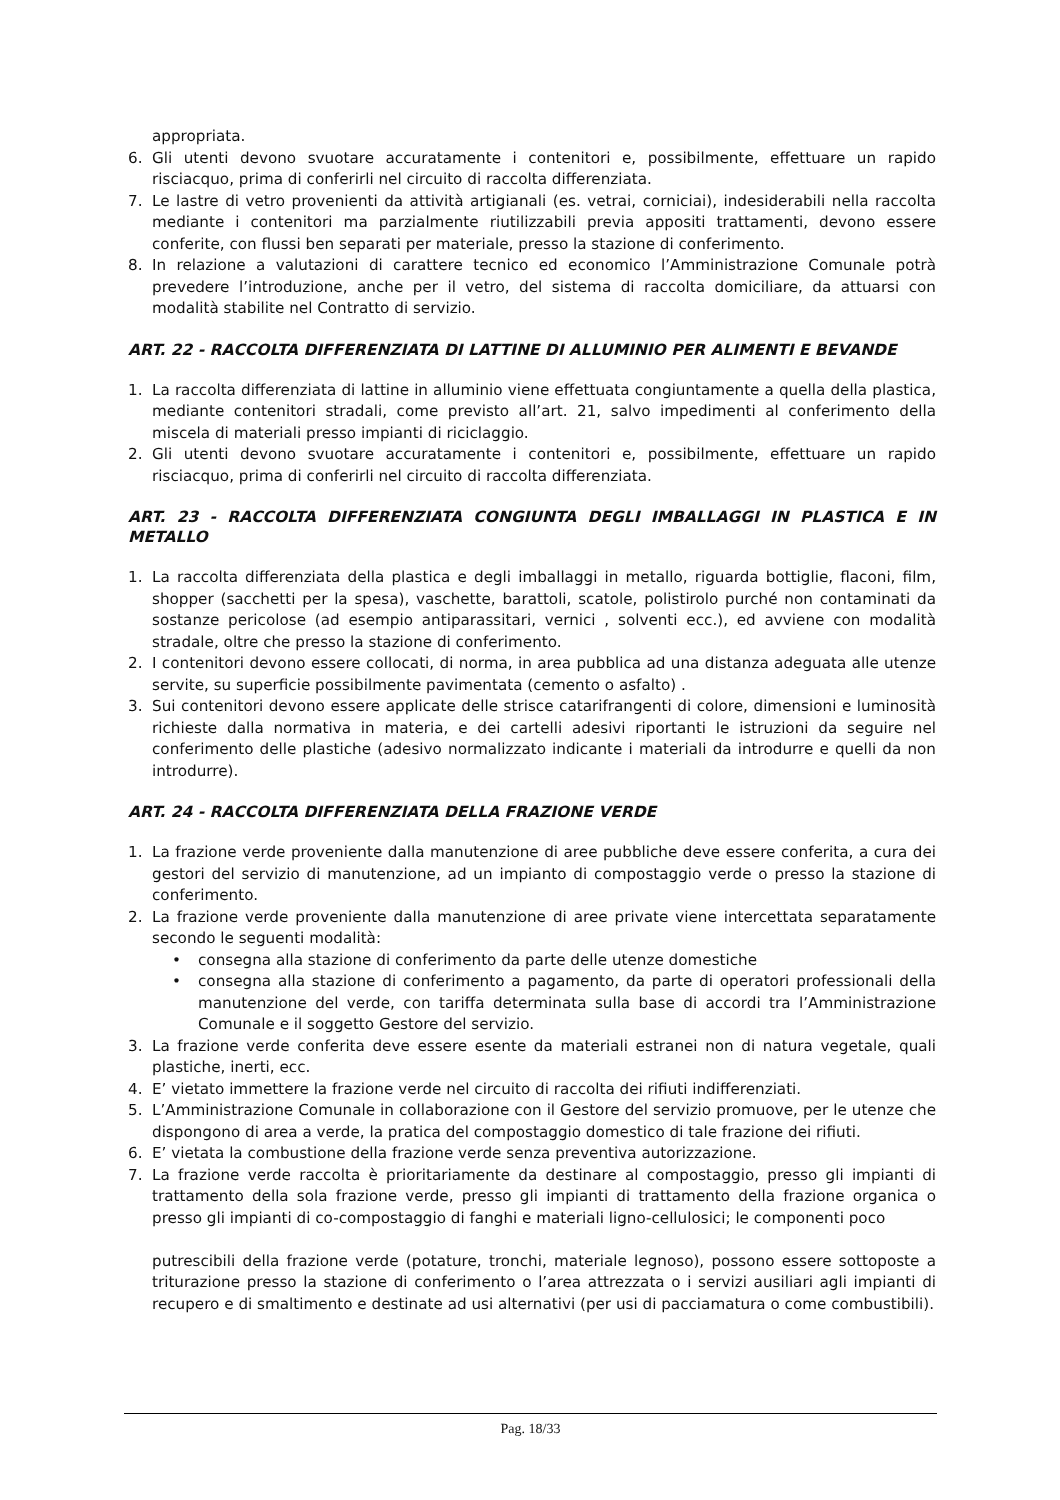appropriata.
6. Gli utenti devono svuotare accuratamente i contenitori e, possibilmente, effettuare un rapido risciacquo, prima di conferirli nel circuito di raccolta differenziata.
7. Le lastre di vetro provenienti da attività artigianali (es. vetrai, corniciai), indesiderabili nella raccolta mediante i contenitori ma parzialmente riutilizzabili previa appositi trattamenti, devono essere conferite, con flussi ben separati per materiale, presso la stazione di conferimento.
8. In relazione a valutazioni di carattere tecnico ed economico l’Amministrazione Comunale potrà prevedere l’introduzione, anche per il vetro, del sistema di raccolta domiciliare, da attuarsi con modalità stabilite nel Contratto di servizio.
ART. 22 - RACCOLTA DIFFERENZIATA DI LATTINE DI ALLUMINIO PER ALIMENTI E BEVANDE
1. La raccolta differenziata di lattine in alluminio viene effettuata congiuntamente a quella della plastica, mediante contenitori stradali, come previsto all’art. 21, salvo impedimenti al conferimento della miscela di materiali presso impianti di riciclaggio.
2. Gli utenti devono svuotare accuratamente i contenitori e, possibilmente, effettuare un rapido risciacquo, prima di conferirli nel circuito di raccolta differenziata.
ART. 23 - RACCOLTA DIFFERENZIATA CONGIUNTA DEGLI IMBALLAGGI IN PLASTICA E IN METALLO
1. La raccolta differenziata della plastica e degli imballaggi in metallo, riguarda bottiglie, flaconi, film, shopper (sacchetti per la spesa), vaschette, barattoli, scatole, polistirolo purché non contaminati da sostanze pericolose (ad esempio antiparassitari, vernici , solventi ecc.), ed avviene con modalità stradale, oltre che presso la stazione di conferimento.
2. I contenitori devono essere collocati, di norma, in area pubblica ad una distanza adeguata alle utenze servite, su superficie possibilmente pavimentata (cemento o asfalto) .
3. Sui contenitori devono essere applicate delle strisce catarifrangenti di colore, dimensioni e luminosità richieste dalla normativa in materia, e dei cartelli adesivi riportanti le istruzioni da seguire nel conferimento delle plastiche (adesivo normalizzato indicante i materiali da introdurre e quelli da non introdurre).
ART. 24 - RACCOLTA DIFFERENZIATA DELLA FRAZIONE VERDE
1. La frazione verde proveniente dalla manutenzione di aree pubbliche deve essere conferita, a cura dei gestori del servizio di manutenzione, ad un impianto di compostaggio verde o presso la stazione di conferimento.
2. La frazione verde proveniente dalla manutenzione di aree private viene intercettata separatamente secondo le seguenti modalità:
• consegna alla stazione di conferimento da parte delle utenze domestiche
• consegna alla stazione di conferimento a pagamento, da parte di operatori professionali della manutenzione del verde, con tariffa determinata sulla base di accordi tra l’Amministrazione Comunale e il soggetto Gestore del servizio.
3. La frazione verde conferita deve essere esente da materiali estranei non di natura vegetale, quali plastiche, inerti, ecc.
4. E’ vietato immettere la frazione verde nel circuito di raccolta dei rifiuti indifferenziati.
5. L’Amministrazione Comunale in collaborazione con il Gestore del servizio promuove, per le utenze che dispongono di area a verde, la pratica del compostaggio domestico di tale frazione dei rifiuti.
6. E’ vietata la combustione della frazione verde senza preventiva autorizzazione.
7. La frazione verde raccolta è prioritariamente da destinare al compostaggio, presso gli impianti di trattamento della sola frazione verde, presso gli impianti di trattamento della frazione organica o presso gli impianti di co-compostaggio di fanghi e materiali ligno-cellulosici; le componenti poco
putrescibili della frazione verde (potature, tronchi, materiale legnoso), possono essere sottoposte a triturazione presso la stazione di conferimento o l’area attrezzata o i servizi ausiliari agli impianti di recupero e di smaltimento e destinate ad usi alternativi (per usi di pacciamatura o come combustibili).
Pag. 18/33